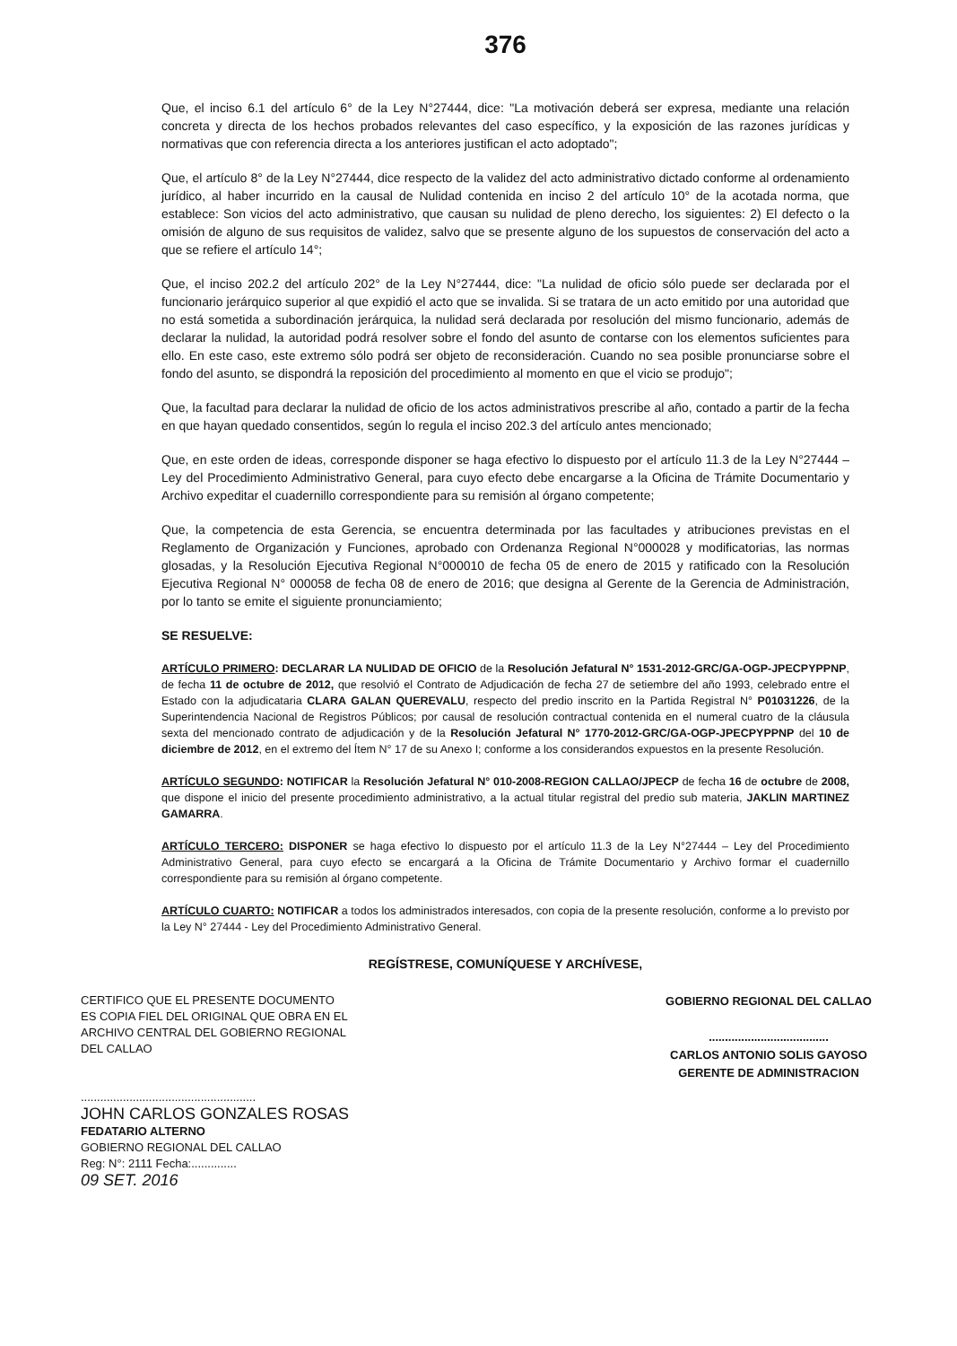376
Que, el inciso 6.1 del artículo 6° de la Ley N°27444, dice: "La motivación deberá ser expresa, mediante una relación concreta y directa de los hechos probados relevantes del caso específico, y la exposición de las razones jurídicas y normativas que con referencia directa a los anteriores justifican el acto adoptado";
Que, el artículo 8° de la Ley N°27444, dice respecto de la validez del acto administrativo dictado conforme al ordenamiento jurídico, al haber incurrido en la causal de Nulidad contenida en inciso 2 del artículo 10° de la acotada norma, que establece: Son vicios del acto administrativo, que causan su nulidad de pleno derecho, los siguientes: 2) El defecto o la omisión de alguno de sus requisitos de validez, salvo que se presente alguno de los supuestos de conservación del acto a que se refiere el artículo 14°;
Que, el inciso 202.2 del artículo 202° de la Ley N°27444, dice: "La nulidad de oficio sólo puede ser declarada por el funcionario jerárquico superior al que expidió el acto que se invalida. Si se tratara de un acto emitido por una autoridad que no está sometida a subordinación jerárquica, la nulidad será declarada por resolución del mismo funcionario, además de declarar la nulidad, la autoridad podrá resolver sobre el fondo del asunto de contarse con los elementos suficientes para ello. En este caso, este extremo sólo podrá ser objeto de reconsideración. Cuando no sea posible pronunciarse sobre el fondo del asunto, se dispondrá la reposición del procedimiento al momento en que el vicio se produjo";
Que, la facultad para declarar la nulidad de oficio de los actos administrativos prescribe al año, contado a partir de la fecha en que hayan quedado consentidos, según lo regula el inciso 202.3 del artículo antes mencionado;
Que, en este orden de ideas, corresponde disponer se haga efectivo lo dispuesto por el artículo 11.3 de la Ley N°27444 – Ley del Procedimiento Administrativo General, para cuyo efecto debe encargarse a la Oficina de Trámite Documentario y Archivo expeditar el cuadernillo correspondiente para su remisión al órgano competente;
Que, la competencia de esta Gerencia, se encuentra determinada por las facultades y atribuciones previstas en el Reglamento de Organización y Funciones, aprobado con Ordenanza Regional N°000028 y modificatorias, las normas glosadas, y la Resolución Ejecutiva Regional N°000010 de fecha 05 de enero de 2015 y ratificado con la Resolución Ejecutiva Regional N° 000058 de fecha 08 de enero de 2016; que designa al Gerente de la Gerencia de Administración, por lo tanto se emite el siguiente pronunciamiento;
SE RESUELVE:
ARTÍCULO PRIMERO: DECLARAR LA NULIDAD DE OFICIO de la Resolución Jefatural N° 1531-2012-GRC/GA-OGP-JPECPYPPNP, de fecha 11 de octubre de 2012, que resolvió el Contrato de Adjudicación de fecha 27 de setiembre del año 1993, celebrado entre el Estado con la adjudicataria CLARA GALAN QUEREVALU, respecto del predio inscrito en la Partida Registral N° P01031226, de la Superintendencia Nacional de Registros Públicos; por causal de resolución contractual contenida en el numeral cuatro de la cláusula sexta del mencionado contrato de adjudicación y de la Resolución Jefatural N° 1770-2012-GRC/GA-OGP-JPECPYPPNP del 10 de diciembre de 2012, en el extremo del Ítem N° 17 de su Anexo I; conforme a los considerandos expuestos en la presente Resolución.
ARTÍCULO SEGUNDO: NOTIFICAR la Resolución Jefatural N° 010-2008-REGION CALLAO/JPECP de fecha 16 de octubre de 2008, que dispone el inicio del presente procedimiento administrativo, a la actual titular registral del predio sub materia, JAKLIN MARTINEZ GAMARRA.
ARTÍCULO TERCERO: DISPONER se haga efectivo lo dispuesto por el artículo 11.3 de la Ley N°27444 – Ley del Procedimiento Administrativo General, para cuyo efecto se encargará a la Oficina de Trámite Documentario y Archivo formar el cuadernillo correspondiente para su remisión al órgano competente.
ARTÍCULO CUARTO: NOTIFICAR a todos los administrados interesados, con copia de la presente resolución, conforme a lo previsto por la Ley N° 27444 - Ley del Procedimiento Administrativo General.
REGÍSTRESE, COMUNÍQUESE Y ARCHÍVESE,
CERTIFICO QUE EL PRESENTE DOCUMENTO ES COPIA FIEL DEL ORIGINAL QUE OBRA EN EL ARCHIVO CENTRAL DEL GOBIERNO REGIONAL DEL CALLAO
......................................................
JOHN CARLOS GONZALES ROSAS
FEDATARIO ALTERNO
GOBIERNO REGIONAL DEL CALLAO
Reg: N°: 2111 Fecha:..............
09 SET. 2016
GOBIERNO REGIONAL DEL CALLAO
.....................................
CARLOS ANTONIO SOLIS GAYOSO
GERENTE DE ADMINISTRACION